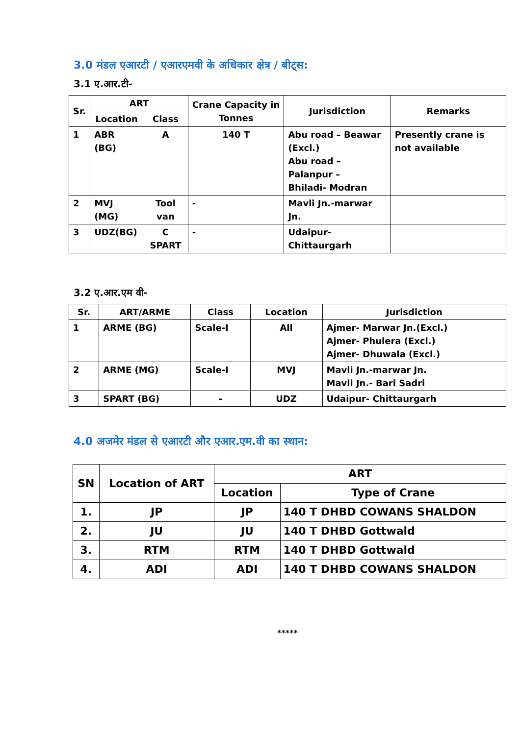3.0 मंडल एआरटी / एआरएमवी के अधिकार क्षेत्र / बीट्स:
3.1 ए.आर.टी-
| Sr. | ART | | Crane Capacity in Tonnes | Jurisdiction | Remarks |
| --- | --- | --- | --- | --- | --- |
| | Location | Class | | | |
| 1 | ABR (BG) | A | 140 T | Abu road – Beawar (Excl.) Abu road – Palanpur – Bhiladi- Modran | Presently crane is not available |
| 2 | MVJ (MG) | Tool van | - | Mavli Jn.-marwar Jn. | |
| 3 | UDZ(BG) | C SPART | - | Udaipur- Chittaurgarh | |
3.2 ए.आर.एम वी-
| Sr. | ART/ARME | Class | Location | Jurisdiction |
| --- | --- | --- | --- | --- |
| 1 | ARME (BG) | Scale-I | All | Ajmer- Marwar Jn.(Excl.) Ajmer- Phulera (Excl.) Ajmer- Dhuwala (Excl.) |
| 2 | ARME (MG) | Scale-I | MVJ | Mavli Jn.-marwar Jn. Mavli Jn.- Bari Sadri |
| 3 | SPART (BG) | - | UDZ | Udaipur- Chittaurgarh |
4.0 अजमेर मंडल से एआरटी और एआर.एम.वी का स्थान:
| SN | Location of ART | ART | |
| --- | --- | --- | --- |
| | | Location | Type of Crane |
| 1. | JP | JP | 140 T DHBD COWANS SHALDON |
| 2. | JU | JU | 140 T DHBD Gottwald |
| 3. | RTM | RTM | 140 T DHBD Gottwald |
| 4. | ADI | ADI | 140 T DHBD COWANS SHALDON |
*****